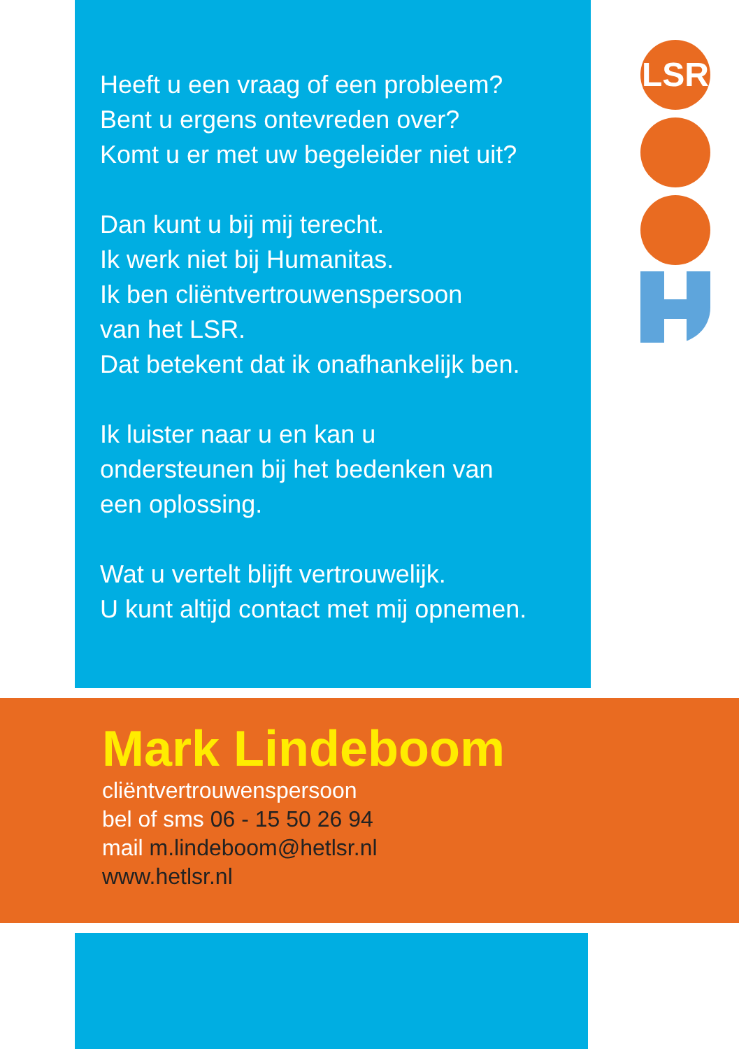LSR
Heeft u een vraag of een probleem?
Bent u ergens ontevreden over?
Komt u er met uw begeleider niet uit?
Dan kunt u bij mij terecht.
Ik werk niet bij Humanitas.
Ik ben cliëntvertrouwenspersoon
van het LSR.
Dat betekent dat ik onafhankelijk ben.
Ik luister naar u en kan u
ondersteunen bij het bedenken van
een oplossing.
Wat u vertelt blijft vertrouwelijk.
U kunt altijd contact met mij opnemen.
Mark Lindeboom
cliëntvertrouwenspersoon
bel of sms 06 - 15 50 26 94
mail m.lindeboom@hetlsr.nl
www.hetlsr.nl